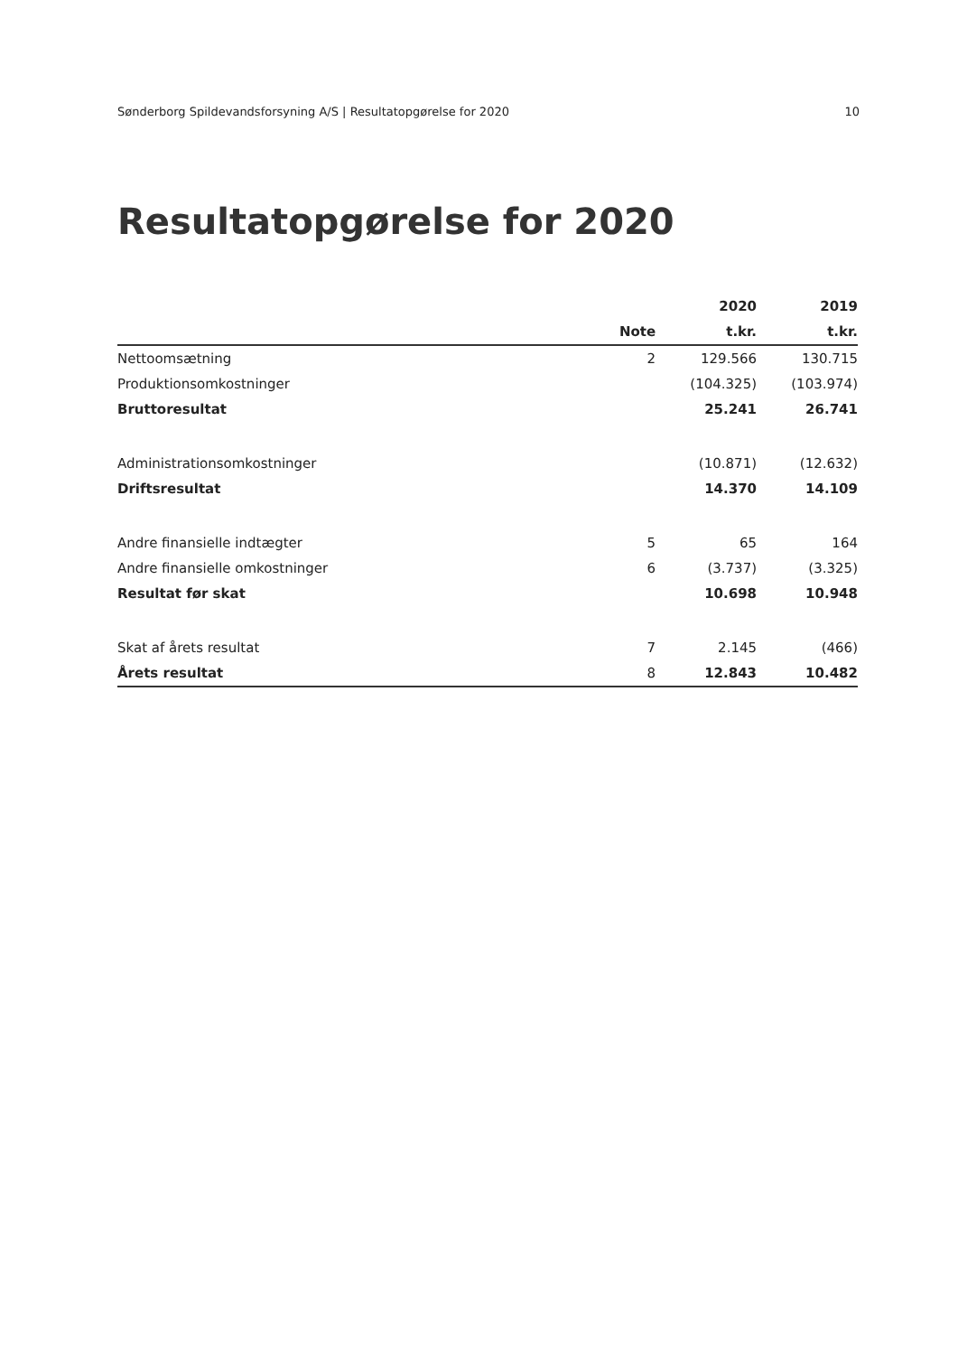Sønderborg Spildevandsforsyning A/S | Resultatopgørelse for 2020 10
Resultatopgørelse for 2020
| | | 2020 | 2019 |
| --- | --- | --- | --- |
| | Note | t.kr. | t.kr. |
| Nettoomsætning | 2 | 129.566 | 130.715 |
| Produktionsomkostninger | | (104.325) | (103.974) |
| Bruttoresultat | | 25.241 | 26.741 |
| Administrationsomkostninger | | (10.871) | (12.632) |
| Driftsresultat | | 14.370 | 14.109 |
| Andre finansielle indtægter | 5 | 65 | 164 |
| Andre finansielle omkostninger | 6 | (3.737) | (3.325) |
| Resultat før skat | | 10.698 | 10.948 |
| Skat af årets resultat | 7 | 2.145 | (466) |
| Årets resultat | 8 | 12.843 | 10.482 |